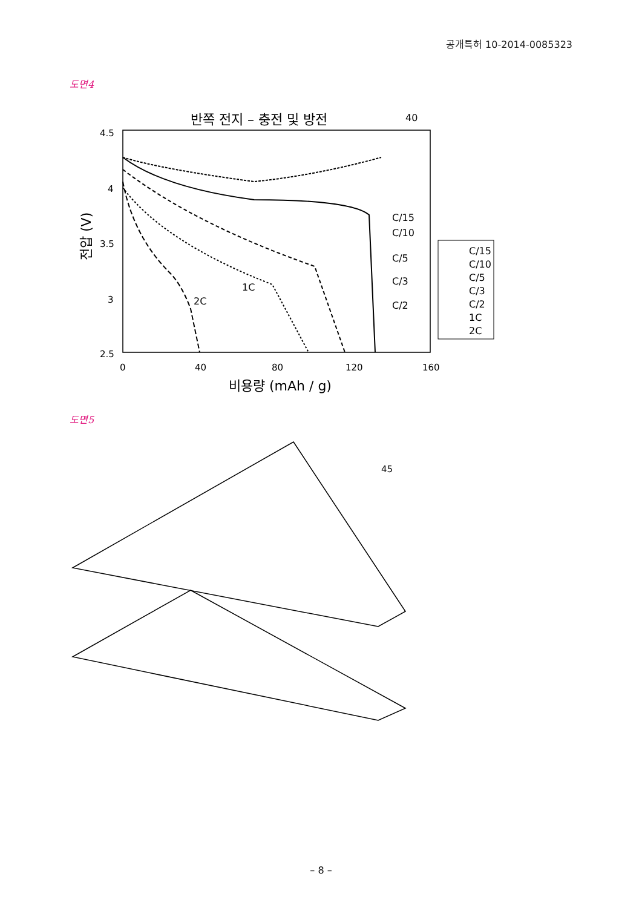공개특허 10-2014-0085323
도면4
반쪽 전지 – 충전 및 방전
40
4.5
4
3.5
3
2.5
0
40
80
120
160
비용량 (mAh / g)
전압 (V)
C/15
C/10
C/5
C/3
C/2
1C
2C
C/15
C/10
C/5
C/3
C/2
1C
2C
도면5
45
– 8 –